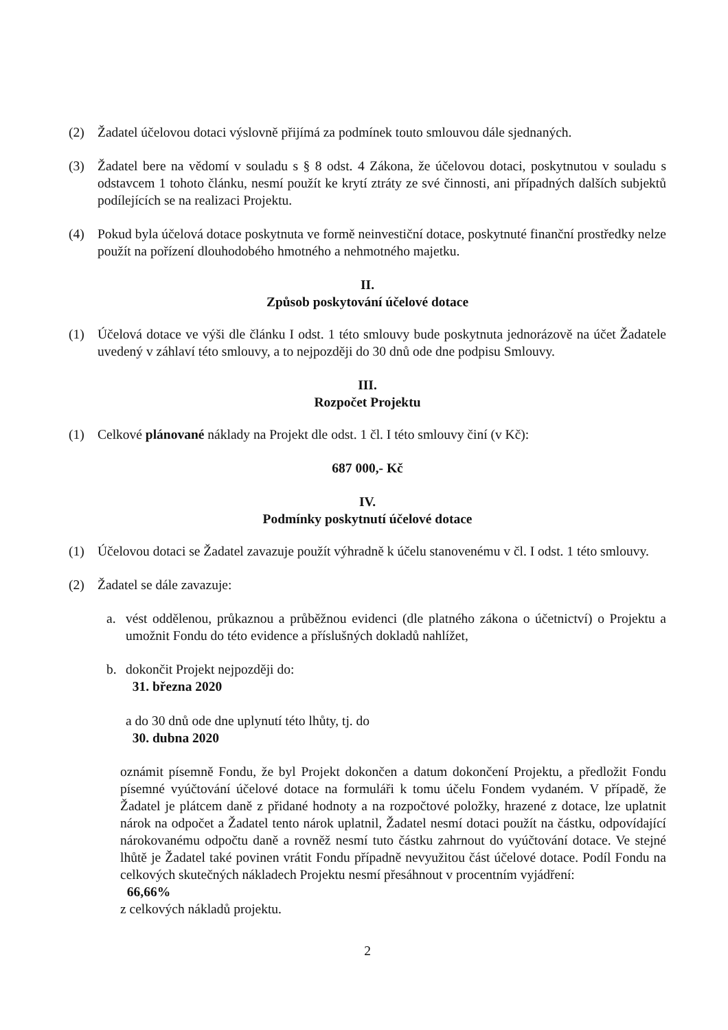(2) Žadatel účelovou dotaci výslovně přijímá za podmínek touto smlouvou dále sjednaných.
(3) Žadatel bere na vědomí v souladu s § 8 odst. 4 Zákona, že účelovou dotaci, poskytnutou v souladu s odstavcem 1 tohoto článku, nesmí použít ke krytí ztráty ze své činnosti, ani případných dalších subjektů podílejících se na realizaci Projektu.
(4) Pokud byla účelová dotace poskytnuta ve formě neinvestiční dotace, poskytnuté finanční prostředky nelze použít na pořízení dlouhodobého hmotného a nehmotného majetku.
II.
Způsob poskytování účelové dotace
(1) Účelová dotace ve výši dle článku I odst. 1 této smlouvy bude poskytnuta jednorázově na účet Žadatele uvedený v záhlaví této smlouvy, a to nejpozději do 30 dnů ode dne podpisu Smlouvy.
III.
Rozpočet Projektu
(1) Celkové plánované náklady na Projekt dle odst. 1 čl. I této smlouvy činí (v Kč):
687 000,- Kč
IV.
Podmínky poskytnutí účelové dotace
(1) Účelovou dotaci se Žadatel zavazuje použít výhradně k účelu stanovenému v čl. I odst. 1 této smlouvy.
(2) Žadatel se dále zavazuje:
a. vést oddělenou, průkaznou a průběžnou evidenci (dle platného zákona o účetnictví) o Projektu a umožnit Fondu do této evidence a příslušných dokladů nahlížet,
b. dokončit Projekt nejpozději do:
31. března 2020
a do 30 dnů ode dne uplynutí této lhůty, tj. do
30. dubna 2020
oznámit písemně Fondu, že byl Projekt dokončen a datum dokončení Projektu, a předložit Fondu písemné vyúčtování účelové dotace na formuláři k tomu účelu Fondem vydaném. V případě, že Žadatel je plátcem daně z přidané hodnoty a na rozpočtové položky, hrazené z dotace, lze uplatnit nárok na odpočet a Žadatel tento nárok uplatnil, Žadatel nesmí dotaci použít na částku, odpovídající nárokovanému odpočtu daně a rovněž nesmí tuto částku zahrnout do vyúčtování dotace. Ve stejné lhůtě je Žadatel také povinen vrátit Fondu případně nevyužitou část účelové dotace. Podíl Fondu na celkových skutečných nákladech Projektu nesmí přesáhnout v procentním vyjádření:
66,66%
z celkových nákladů projektu.
2